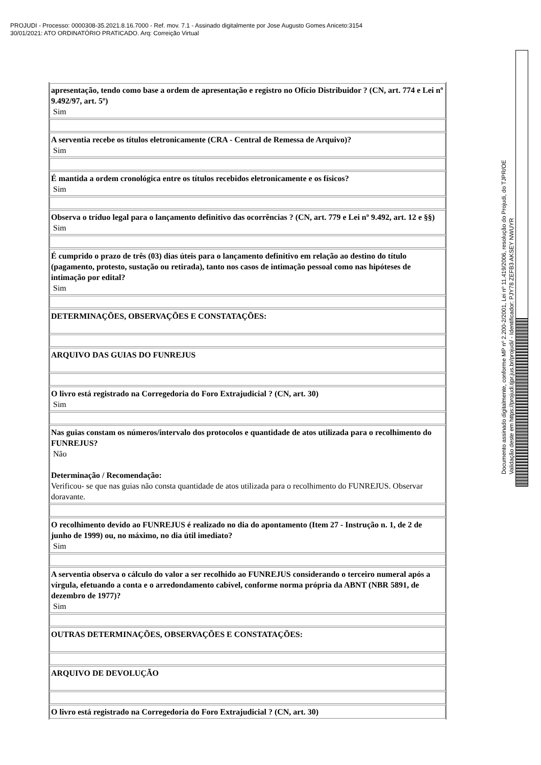PROJUDI - Processo: 0000308-35.2021.8.16.7000 - Ref. mov. 7.1 - Assinado digitalmente por Jose Augusto Gomes Aniceto:3154
30/01/2021: ATO ORDINATÓRIO PRATICADO. Arq: Correição Virtual
| apresentação, tendo como base a ordem de apresentação e registro no Ofício Distribuidor ? (CN, art. 774 e Lei nº 9.492/97, art. 5º) Sim |
| A serventia recebe os títulos eletronicamente (CRA - Central de Remessa de Arquivo)? Sim |
| É mantida a ordem cronológica entre os títulos recebidos eletronicamente e os físicos? Sim |
| Observa o tríduo legal para o lançamento definitivo das ocorrências ? (CN, art. 779 e Lei nº 9.492, art. 12 e §§) Sim |
| É cumprido o prazo de três (03) dias úteis para o lançamento definitivo em relação ao destino do título (pagamento, protesto, sustação ou retirada), tanto nos casos de intimação pessoal como nas hipóteses de intimação por edital? Sim |
| DETERMINAÇÕES, OBSERVAÇÕES E CONSTATAÇÕES: |
| ARQUIVO DAS GUIAS DO FUNREJUS |
| O livro está registrado na Corregedoria do Foro Extrajudicial ? (CN, art. 30) Sim |
| Nas guias constam os números/intervalo dos protocolos e quantidade de atos utilizada para o recolhimento do FUNREJUS? Não Determinação / Recomendação: Verificou- se que nas guias não consta quantidade de atos utilizada para o recolhimento do FUNREJUS. Observar doravante. |
| O recolhimento devido ao FUNREJUS é realizado no dia do apontamento (Item 27 - Instrução n. 1, de 2 de junho de 1999) ou, no máximo, no dia útil imediato? Sim |
| A serventia observa o cálculo do valor a ser recolhido ao FUNREJUS considerando o terceiro numeral após a vírgula, efetuando a conta e o arredondamento cabível, conforme norma própria da ABNT (NBR 5891, de dezembro de 1977)? Sim |
| OUTRAS DETERMINAÇÕES, OBSERVAÇÕES E CONSTATAÇÕES: |
| ARQUIVO DE DEVOLUÇÃO |
| O livro está registrado na Corregedoria do Foro Extrajudicial ? (CN, art. 30) |
Documento assinado digitalmente, conforme MP nº 2.200-2/2001, Lei nº 11.419/2006, resolução do Projudi, do TJPR/OE
Validação deste em https://projudi.tjpr.jus.br/projudi/ - Identificador: PJY78 ZEFB3 AKSEY NWUYR